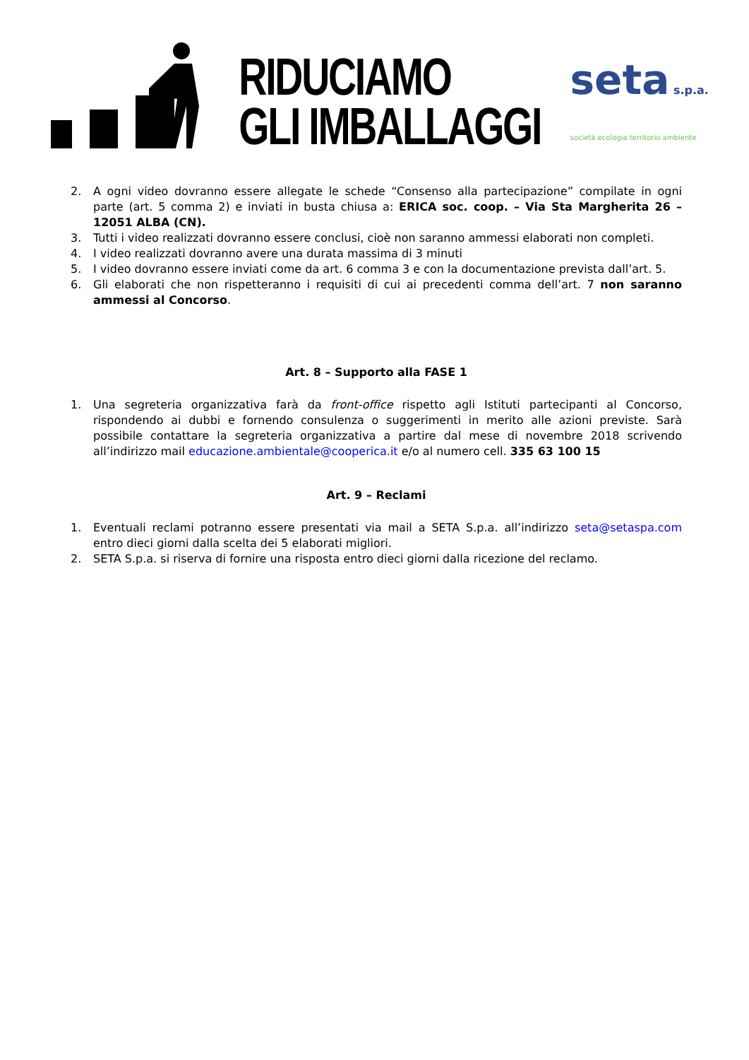RIDUCIAMO
GLI IMBALLAGGI
seta s.p.a.
società ecologia territorio ambiente
2. A ogni video dovranno essere allegate le schede “Consenso alla partecipazione” compilate in ogni parte (art. 5 comma 2) e inviati in busta chiusa a: ERICA soc. coop. – Via Sta Margherita 26 – 12051 ALBA (CN).
3. Tutti i video realizzati dovranno essere conclusi, cioè non saranno ammessi elaborati non completi.
4. I video realizzati dovranno avere una durata massima di 3 minuti
5. I video dovranno essere inviati come da art. 6 comma 3 e con la documentazione prevista dall’art. 5.
6. Gli elaborati che non rispetteranno i requisiti di cui ai precedenti comma dell’art. 7 non saranno ammessi al Concorso.
Art. 8 – Supporto alla FASE 1
1. Una segreteria organizzativa farà da front-office rispetto agli Istituti partecipanti al Concorso, rispondendo ai dubbi e fornendo consulenza o suggerimenti in merito alle azioni previste. Sarà possibile contattare la segreteria organizzativa a partire dal mese di novembre 2018 scrivendo all’indirizzo mail educazione.ambientale@cooperica.it e/o al numero cell. 335 63 100 15
Art. 9 – Reclami
1. Eventuali reclami potranno essere presentati via mail a SETA S.p.a. all’indirizzo seta@setaspa.com entro dieci giorni dalla scelta dei 5 elaborati migliori.
2. SETA S.p.a. si riserva di fornire una risposta entro dieci giorni dalla ricezione del reclamo.